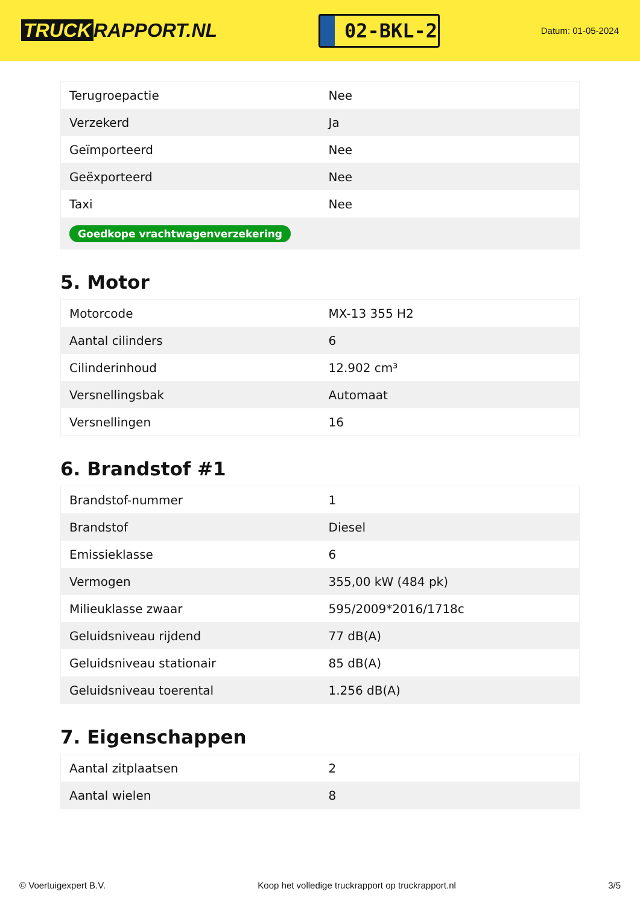TRUCK RAPPORT.NL
02-BKL-2
Datum: 01-05-2024
| Terugroepactie | Nee |
| Verzekerd | Ja |
| Geïmporteerd | Nee |
| Geëxporteerd | Nee |
| Taxi | Nee |
| Goedkope vrachtwagenverzekering | |
5. Motor
| Motorcode | MX-13 355 H2 |
| Aantal cilinders | 6 |
| Cilinderinhoud | 12.902 cm³ |
| Versnellingsbak | Automaat |
| Versnellingen | 16 |
6. Brandstof #1
| Brandstof-nummer | 1 |
| Brandstof | Diesel |
| Emissieklasse | 6 |
| Vermogen | 355,00 kW (484 pk) |
| Milieuklasse zwaar | 595/2009*2016/1718c |
| Geluidsniveau rijdend | 77 dB(A) |
| Geluidsniveau stationair | 85 dB(A) |
| Geluidsniveau toerental | 1.256 dB(A) |
7. Eigenschappen
| Aantal zitplaatsen | 2 |
| Aantal wielen | 8 |
© Voertuigexpert B.V. Koop het volledige truckrapport op truckrapport.nl 3/5